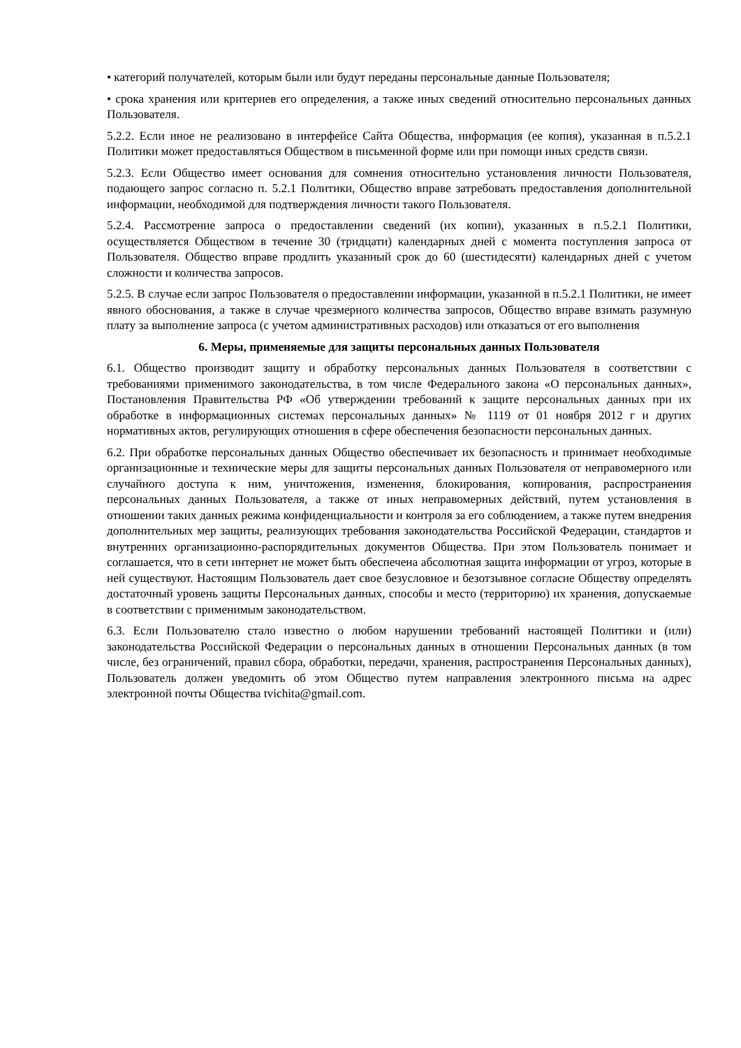• категорий получателей, которым были или будут переданы персональные данные Пользователя;
• срока хранения или критериев его определения, а также иных сведений относительно персональных данных Пользователя.
5.2.2. Если иное не реализовано в интерфейсе Сайта Общества, информация (ее копия), указанная в п.5.2.1 Политики может предоставляться Обществом в письменной форме или при помощи иных средств связи.
5.2.3. Если Общество имеет основания для сомнения относительно установления личности Пользователя, подающего запрос согласно п. 5.2.1 Политики, Общество вправе затребовать предоставления дополнительной информации, необходимой для подтверждения личности такого Пользователя.
5.2.4. Рассмотрение запроса о предоставлении сведений (их копии), указанных в п.5.2.1 Политики, осуществляется Обществом в течение 30 (тридцати) календарных дней с момента поступления запроса от Пользователя. Общество вправе продлить указанный срок до 60 (шестидесяти) календарных дней с учетом сложности и количества запросов.
5.2.5. В случае если запрос Пользователя о предоставлении информации, указанной в п.5.2.1 Политики, не имеет явного обоснования, а также в случае чрезмерного количества запросов, Общество вправе взимать разумную плату за выполнение запроса (с учетом административных расходов) или отказаться от его выполнения
6. Меры, применяемые для защиты персональных данных Пользователя
6.1. Общество производит защиту и обработку персональных данных Пользователя в соответствии с требованиями применимого законодательства, в том числе Федерального закона «О персональных данных», Постановления Правительства РФ «Об утверждении требований к защите персональных данных при их обработке в информационных системах персональных данных» № 1119 от 01 ноября 2012 г и других нормативных актов, регулирующих отношения в сфере обеспечения безопасности персональных данных.
6.2. При обработке персональных данных Общество обеспечивает их безопасность и принимает необходимые организационные и технические меры для защиты персональных данных Пользователя от неправомерного или случайного доступа к ним, уничтожения, изменения, блокирования, копирования, распространения персональных данных Пользователя, а также от иных неправомерных действий, путем установления в отношении таких данных режима конфиденциальности и контроля за его соблюдением, а также путем внедрения дополнительных мер защиты, реализующих требования законодательства Российской Федерации, стандартов и внутренних организационно-распорядительных документов Общества. При этом Пользователь понимает и соглашается, что в сети интернет не может быть обеспечена абсолютная защита информации от угроз, которые в ней существуют. Настоящим Пользователь дает свое безусловное и безотзывное согласие Обществу определять достаточный уровень защиты Персональных данных, способы и место (территорию) их хранения, допускаемые в соответствии с применимым законодательством.
6.3. Если Пользователю стало известно о любом нарушении требований настоящей Политики и (или) законодательства Российской Федерации о персональных данных в отношении Персональных данных (в том числе, без ограничений, правил сбора, обработки, передачи, хранения, распространения Персональных данных), Пользователь должен уведомить об этом Общество путем направления электронного письма на адрес электронной почты Общества tvichita@gmail.com.